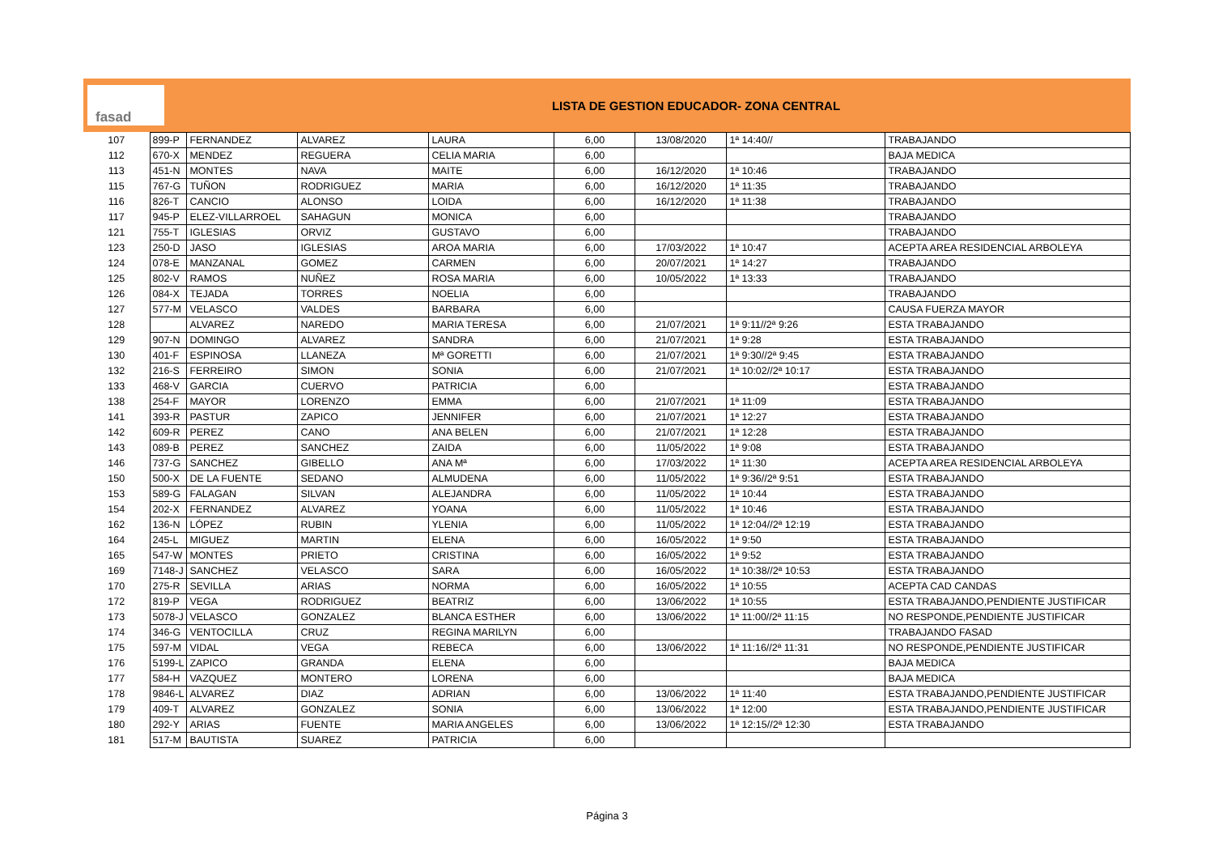fasad
LISTA DE GESTION EDUCADOR- ZONA CENTRAL
| 107 | 899-P | FERNANDEZ | ALVAREZ | LAURA | 6,00 | 13/08/2020 | 1ª 14:40// | TRABAJANDO |
| 112 | 670-X | MENDEZ | REGUERA | CELIA MARIA | 6,00 | | | BAJA MEDICA |
| 113 | 451-N | MONTES | NAVA | MAITE | 6,00 | 16/12/2020 | 1ª 10:46 | TRABAJANDO |
| 115 | 767-G | TUÑON | RODRIGUEZ | MARIA | 6,00 | 16/12/2020 | 1ª 11:35 | TRABAJANDO |
| 116 | 826-T | CANCIO | ALONSO | LOIDA | 6,00 | 16/12/2020 | 1ª 11:38 | TRABAJANDO |
| 117 | 945-P | ELEZ-VILLARROEL | SAHAGUN | MONICA | 6,00 | | | TRABAJANDO |
| 121 | 755-T | IGLESIAS | ORVIZ | GUSTAVO | 6,00 | | | TRABAJANDO |
| 123 | 250-D | JASO | IGLESIAS | AROA MARIA | 6,00 | 17/03/2022 | 1ª 10:47 | ACEPTA AREA RESIDENCIAL ARBOLEYA |
| 124 | 078-E | MANZANAL | GOMEZ | CARMEN | 6,00 | 20/07/2021 | 1ª 14:27 | TRABAJANDO |
| 125 | 802-V | RAMOS | NUÑEZ | ROSA MARIA | 6,00 | 10/05/2022 | 1ª 13:33 | TRABAJANDO |
| 126 | 084-X | TEJADA | TORRES | NOELIA | 6,00 | | | TRABAJANDO |
| 127 | 577-M | VELASCO | VALDES | BARBARA | 6,00 | | | CAUSA FUERZA MAYOR |
| 128 | | ALVAREZ | NAREDO | MARIA TERESA | 6,00 | 21/07/2021 | 1ª 9:11//2ª 9:26 | ESTA TRABAJANDO |
| 129 | 907-N | DOMINGO | ALVAREZ | SANDRA | 6,00 | 21/07/2021 | 1ª 9:28 | ESTA TRABAJANDO |
| 130 | 401-F | ESPINOSA | LLANEZA | Mª GORETTI | 6,00 | 21/07/2021 | 1ª 9:30//2ª 9:45 | ESTA TRABAJANDO |
| 132 | 216-S | FERREIRO | SIMON | SONIA | 6,00 | 21/07/2021 | 1ª 10:02//2ª 10:17 | ESTA TRABAJANDO |
| 133 | 468-V | GARCIA | CUERVO | PATRICIA | 6,00 | | | ESTA TRABAJANDO |
| 138 | 254-F | MAYOR | LORENZO | EMMA | 6,00 | 21/07/2021 | 1ª 11:09 | ESTA TRABAJANDO |
| 141 | 393-R | PASTUR | ZAPICO | JENNIFER | 6,00 | 21/07/2021 | 1ª 12:27 | ESTA TRABAJANDO |
| 142 | 609-R | PEREZ | CANO | ANA BELEN | 6,00 | 21/07/2021 | 1ª 12:28 | ESTA TRABAJANDO |
| 143 | 089-B | PEREZ | SANCHEZ | ZAIDA | 6,00 | 11/05/2022 | 1ª 9:08 | ESTA TRABAJANDO |
| 146 | 737-G | SANCHEZ | GIBELLO | ANA Mª | 6,00 | 17/03/2022 | 1ª 11:30 | ACEPTA AREA RESIDENCIAL ARBOLEYA |
| 150 | 500-X | DE LA FUENTE | SEDANO | ALMUDENA | 6,00 | 11/05/2022 | 1ª 9:36//2ª 9:51 | ESTA TRABAJANDO |
| 153 | 589-G | FALAGAN | SILVAN | ALEJANDRA | 6,00 | 11/05/2022 | 1ª 10:44 | ESTA TRABAJANDO |
| 154 | 202-X | FERNANDEZ | ALVAREZ | YOANA | 6,00 | 11/05/2022 | 1ª 10:46 | ESTA TRABAJANDO |
| 162 | 136-N | LÓPEZ | RUBIN | YLENIA | 6,00 | 11/05/2022 | 1ª 12:04//2ª 12:19 | ESTA TRABAJANDO |
| 164 | 245-L | MIGUEZ | MARTIN | ELENA | 6,00 | 16/05/2022 | 1ª 9:50 | ESTA TRABAJANDO |
| 165 | 547-W | MONTES | PRIETO | CRISTINA | 6,00 | 16/05/2022 | 1ª 9:52 | ESTA TRABAJANDO |
| 169 | 7148-J | SANCHEZ | VELASCO | SARA | 6,00 | 16/05/2022 | 1ª 10:38//2ª 10:53 | ESTA TRABAJANDO |
| 170 | 275-R | SEVILLA | ARIAS | NORMA | 6,00 | 16/05/2022 | 1ª 10:55 | ACEPTA CAD CANDAS |
| 172 | 819-P | VEGA | RODRIGUEZ | BEATRIZ | 6,00 | 13/06/2022 | 1ª 10:55 | ESTA TRABAJANDO,PENDIENTE JUSTIFICAR |
| 173 | 5078-J | VELASCO | GONZALEZ | BLANCA ESTHER | 6,00 | 13/06/2022 | 1ª 11:00//2ª 11:15 | NO RESPONDE,PENDIENTE JUSTIFICAR |
| 174 | 346-G | VENTOCILLA | CRUZ | REGINA MARILYN | 6,00 | | | TRABAJANDO FASAD |
| 175 | 597-M | VIDAL | VEGA | REBECA | 6,00 | 13/06/2022 | 1ª 11:16//2ª 11:31 | NO RESPONDE,PENDIENTE JUSTIFICAR |
| 176 | 5199-L | ZAPICO | GRANDA | ELENA | 6,00 | | | BAJA MEDICA |
| 177 | 584-H | VAZQUEZ | MONTERO | LORENA | 6,00 | | | BAJA MEDICA |
| 178 | 9846-L | ALVAREZ | DIAZ | ADRIAN | 6,00 | 13/06/2022 | 1ª 11:40 | ESTA TRABAJANDO,PENDIENTE JUSTIFICAR |
| 179 | 409-T | ALVAREZ | GONZALEZ | SONIA | 6,00 | 13/06/2022 | 1ª 12:00 | ESTA TRABAJANDO,PENDIENTE JUSTIFICAR |
| 180 | 292-Y | ARIAS | FUENTE | MARIA ANGELES | 6,00 | 13/06/2022 | 1ª 12:15//2ª 12:30 | ESTA TRABAJANDO |
| 181 | 517-M | BAUTISTA | SUAREZ | PATRICIA | 6,00 | | | |
Página 3